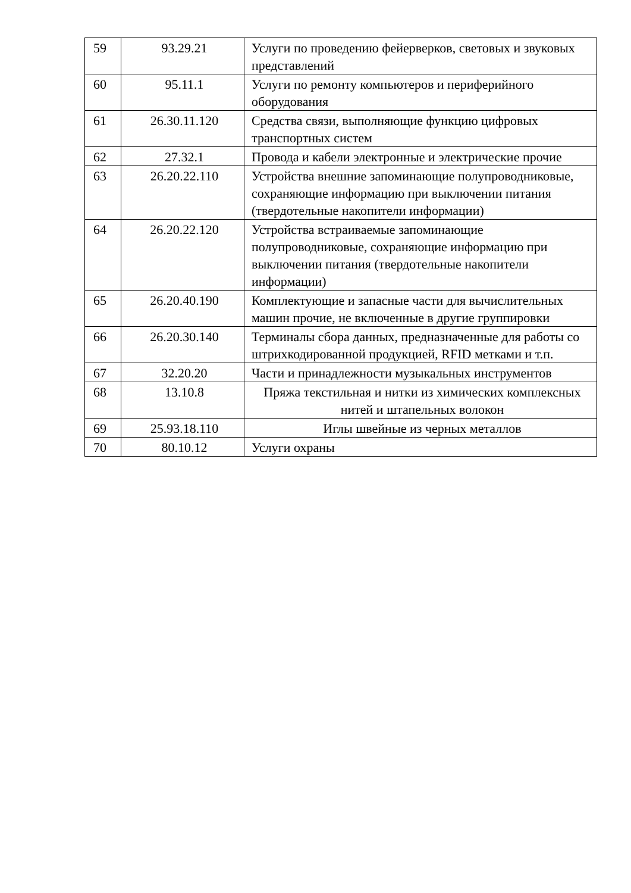| 59 | 93.29.21 | Услуги по проведению фейерверков, световых и звуковых представлений |
| 60 | 95.11.1 | Услуги по ремонту компьютеров и периферийного оборудования |
| 61 | 26.30.11.120 | Средства связи, выполняющие функцию цифровых транспортных систем |
| 62 | 27.32.1 | Провода и кабели электронные и электрические прочие |
| 63 | 26.20.22.110 | Устройства внешние запоминающие полупроводниковые, сохраняющие информацию при выключении питания (твердотельные накопители информации) |
| 64 | 26.20.22.120 | Устройства встраиваемые запоминающие полупроводниковые, сохраняющие информацию при выключении питания (твердотельные накопители информации) |
| 65 | 26.20.40.190 | Комплектующие и запасные части для вычислительных машин прочие, не включенные в другие группировки |
| 66 | 26.20.30.140 | Терминалы сбора данных, предназначенные для работы со штрихкодированной продукцией, RFID метками и т.п. |
| 67 | 32.20.20 | Части и принадлежности музыкальных инструментов |
| 68 | 13.10.8 | Пряжа текстильная и нитки из химических комплексных нитей и штапельных волокон |
| 69 | 25.93.18.110 | Иглы швейные из черных металлов |
| 70 | 80.10.12 | Услуги охраны |